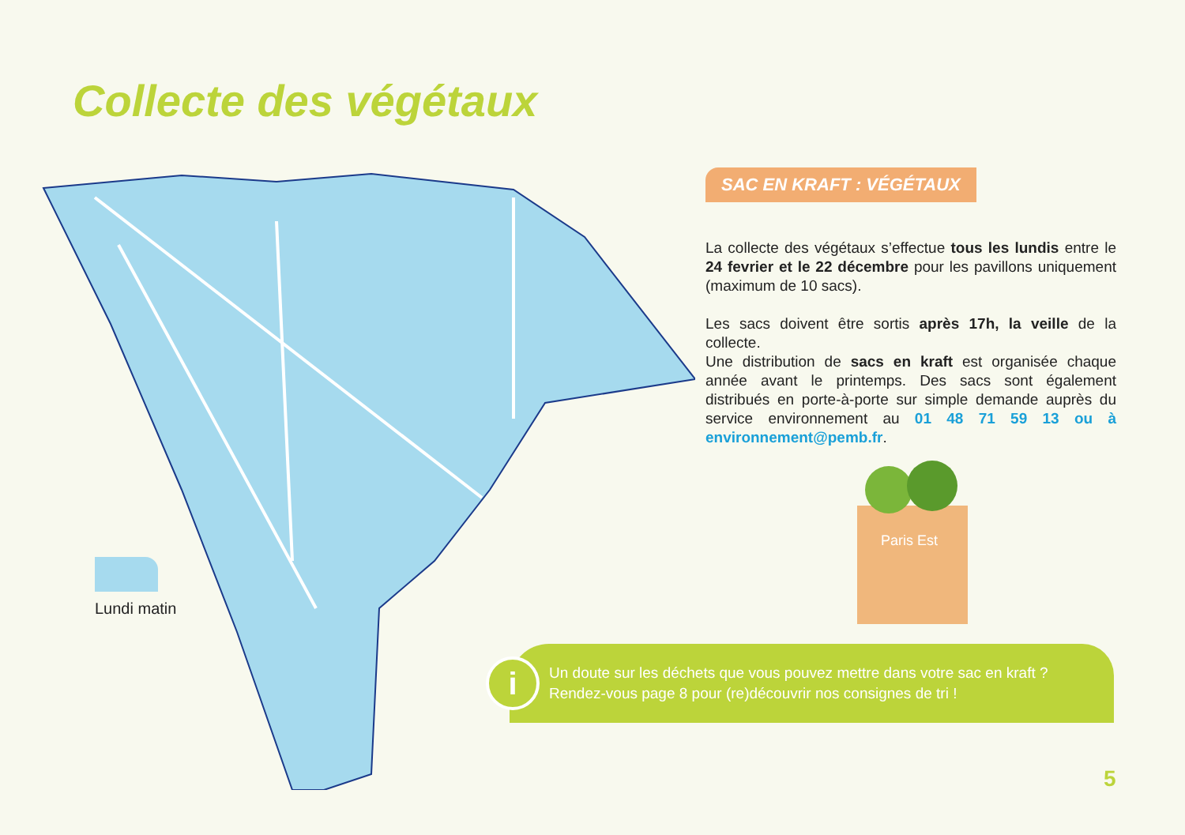Collecte des végétaux
Lundi matin
SAC EN KRAFT : VÉGÉTAUX
La collecte des végétaux s’effectue tous les lundis entre le 24 fevrier et le 22 décembre pour les pavillons uniquement (maximum de 10 sacs).
Les sacs doivent être sortis après 17h, la veille de la collecte.
Une distribution de sacs en kraft est organisée chaque année avant le printemps. Des sacs sont également distribués en porte-à-porte sur simple demande auprès du service environnement au 01 48 71 59 13 ou à environnement@pemb.fr.
Paris Est
i
Un doute sur les déchets que vous pouvez mettre dans votre sac en kraft ?
Rendez-vous page 8 pour (re)découvrir nos consignes de tri !
5